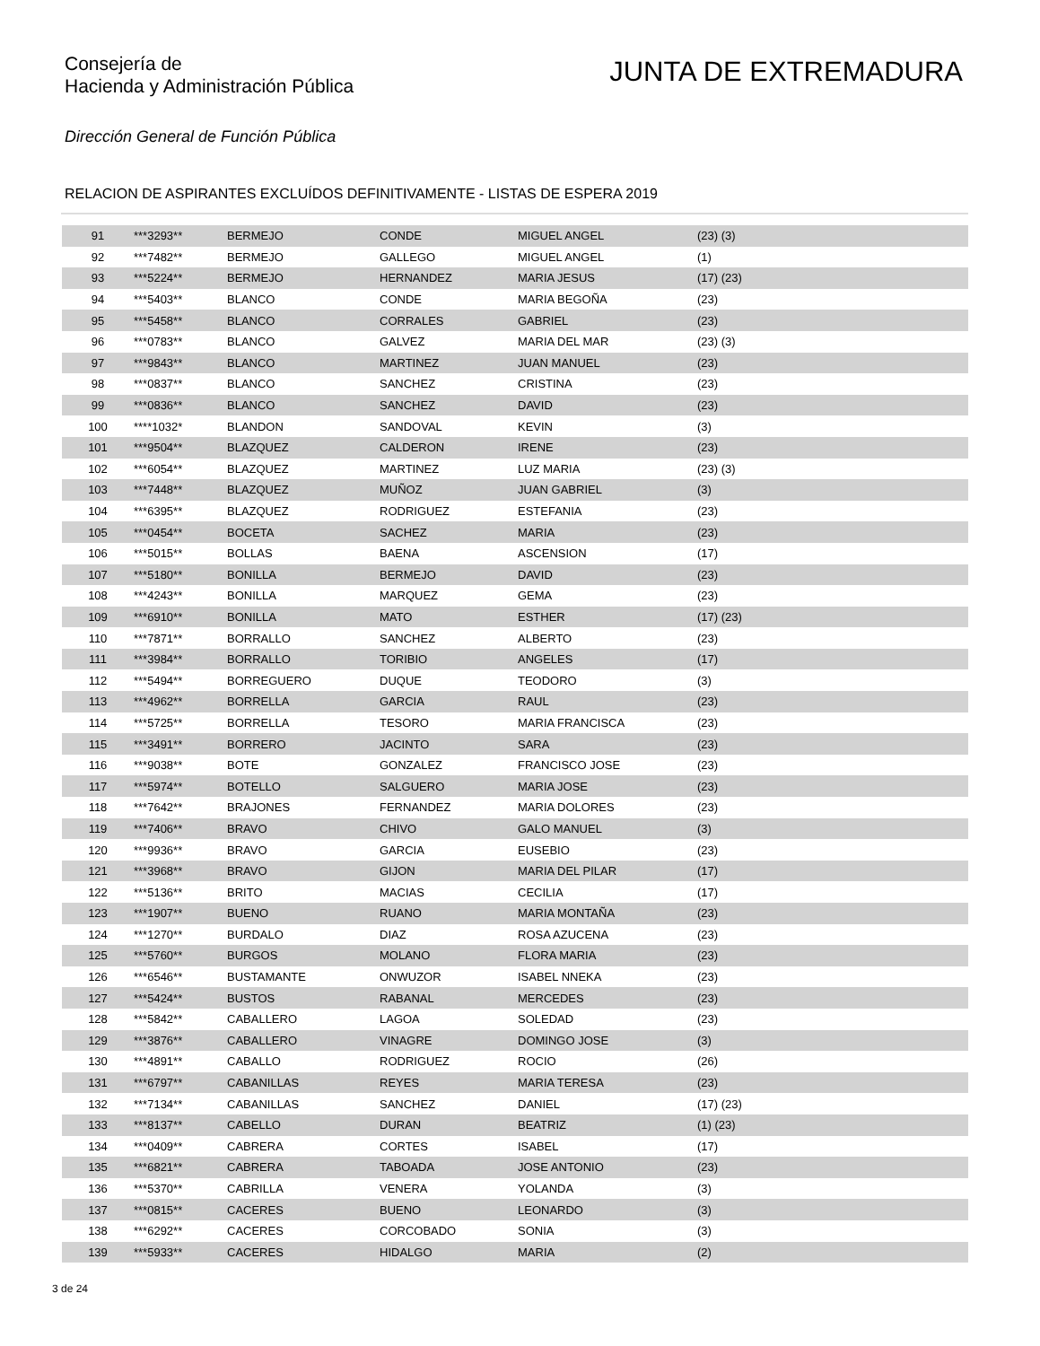Consejería de
Hacienda y Administración Pública
JUNTA DE EXTREMADURA
Dirección General de Función Pública
RELACION DE ASPIRANTES EXCLUÍDOS DEFINITIVAMENTE - LISTAS DE ESPERA 2019
| 91 | ***3293** | BERMEJO | CONDE | MIGUEL ANGEL | (23) (3) |
| 92 | ***7482** | BERMEJO | GALLEGO | MIGUEL ANGEL | (1) |
| 93 | ***5224** | BERMEJO | HERNANDEZ | MARIA JESUS | (17) (23) |
| 94 | ***5403** | BLANCO | CONDE | MARIA BEGOÑA | (23) |
| 95 | ***5458** | BLANCO | CORRALES | GABRIEL | (23) |
| 96 | ***0783** | BLANCO | GALVEZ | MARIA DEL MAR | (23) (3) |
| 97 | ***9843** | BLANCO | MARTINEZ | JUAN MANUEL | (23) |
| 98 | ***0837** | BLANCO | SANCHEZ | CRISTINA | (23) |
| 99 | ***0836** | BLANCO | SANCHEZ | DAVID | (23) |
| 100 | ****1032* | BLANDON | SANDOVAL | KEVIN | (3) |
| 101 | ***9504** | BLAZQUEZ | CALDERON | IRENE | (23) |
| 102 | ***6054** | BLAZQUEZ | MARTINEZ | LUZ MARIA | (23) (3) |
| 103 | ***7448** | BLAZQUEZ | MUÑOZ | JUAN GABRIEL | (3) |
| 104 | ***6395** | BLAZQUEZ | RODRIGUEZ | ESTEFANIA | (23) |
| 105 | ***0454** | BOCETA | SACHEZ | MARIA | (23) |
| 106 | ***5015** | BOLLAS | BAENA | ASCENSION | (17) |
| 107 | ***5180** | BONILLA | BERMEJO | DAVID | (23) |
| 108 | ***4243** | BONILLA | MARQUEZ | GEMA | (23) |
| 109 | ***6910** | BONILLA | MATO | ESTHER | (17) (23) |
| 110 | ***7871** | BORRALLO | SANCHEZ | ALBERTO | (23) |
| 111 | ***3984** | BORRALLO | TORIBIO | ANGELES | (17) |
| 112 | ***5494** | BORREGUERO | DUQUE | TEODORO | (3) |
| 113 | ***4962** | BORRELLA | GARCIA | RAUL | (23) |
| 114 | ***5725** | BORRELLA | TESORO | MARIA FRANCISCA | (23) |
| 115 | ***3491** | BORRERO | JACINTO | SARA | (23) |
| 116 | ***9038** | BOTE | GONZALEZ | FRANCISCO JOSE | (23) |
| 117 | ***5974** | BOTELLO | SALGUERO | MARIA JOSE | (23) |
| 118 | ***7642** | BRAJONES | FERNANDEZ | MARIA DOLORES | (23) |
| 119 | ***7406** | BRAVO | CHIVO | GALO MANUEL | (3) |
| 120 | ***9936** | BRAVO | GARCIA | EUSEBIO | (23) |
| 121 | ***3968** | BRAVO | GIJON | MARIA DEL PILAR | (17) |
| 122 | ***5136** | BRITO | MACIAS | CECILIA | (17) |
| 123 | ***1907** | BUENO | RUANO | MARIA MONTAÑA | (23) |
| 124 | ***1270** | BURDALO | DIAZ | ROSA AZUCENA | (23) |
| 125 | ***5760** | BURGOS | MOLANO | FLORA MARIA | (23) |
| 126 | ***6546** | BUSTAMANTE | ONWUZOR | ISABEL NNEKA | (23) |
| 127 | ***5424** | BUSTOS | RABANAL | MERCEDES | (23) |
| 128 | ***5842** | CABALLERO | LAGOA | SOLEDAD | (23) |
| 129 | ***3876** | CABALLERO | VINAGRE | DOMINGO JOSE | (3) |
| 130 | ***4891** | CABALLO | RODRIGUEZ | ROCIO | (26) |
| 131 | ***6797** | CABANILLAS | REYES | MARIA TERESA | (23) |
| 132 | ***7134** | CABANILLAS | SANCHEZ | DANIEL | (17) (23) |
| 133 | ***8137** | CABELLO | DURAN | BEATRIZ | (1) (23) |
| 134 | ***0409** | CABRERA | CORTES | ISABEL | (17) |
| 135 | ***6821** | CABRERA | TABOADA | JOSE ANTONIO | (23) |
| 136 | ***5370** | CABRILLA | VENERA | YOLANDA | (3) |
| 137 | ***0815** | CACERES | BUENO | LEONARDO | (3) |
| 138 | ***6292** | CACERES | CORCOBADO | SONIA | (3) |
| 139 | ***5933** | CACERES | HIDALGO | MARIA | (2) |
3 de 24